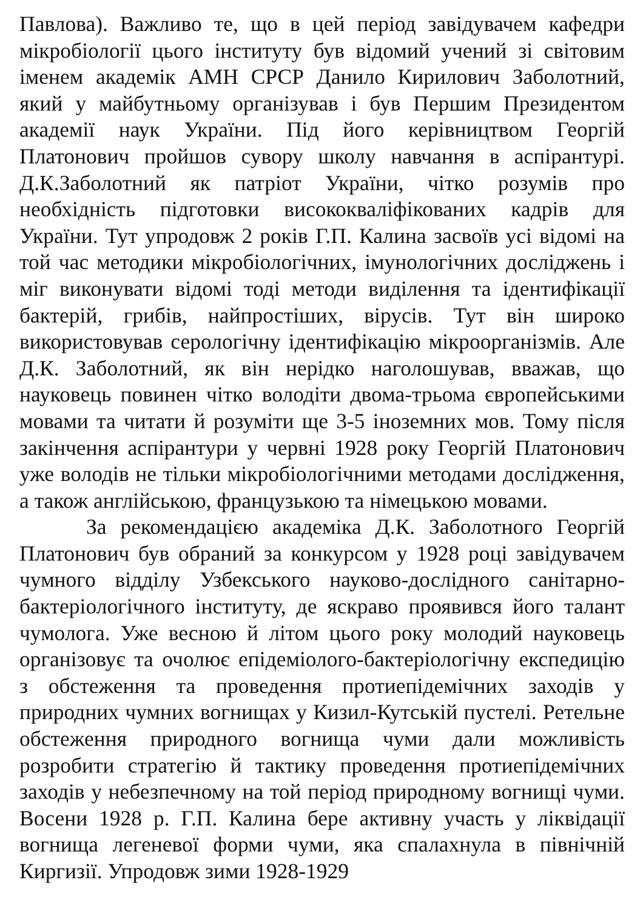Павлова). Важливо те, що в цей період завідувачем кафедри мікробіології цього інституту був відомий учений зі світовим іменем академік АМН СРСР Данило Кирилович Заболотний, який у майбутньому організував і був Першим Президентом академії наук України. Під його керівництвом Георгій Платонович пройшов сувору школу навчання в аспірантурі. Д.К.Заболотний як патріот України, чітко розумів про необхідність підготовки висококваліфікованих кадрів для України. Тут упродовж 2 років Г.П. Калина засвоїв усі відомі на той час методики мікробіологічних, імунологічних досліджень і міг виконувати відомі тоді методи виділення та ідентифікації бактерій, грибів, найпростіших, вірусів. Тут він широко використовував серологічну ідентифікацію мікроорганізмів. Але Д.К. Заболотний, як він нерідко наголошував, вважав, що науковець повинен чітко володіти двома-трьома європейськими мовами та читати й розуміти ще 3-5 іноземних мов. Тому після закінчення аспірантури у червні 1928 року Георгій Платонович уже володів не тільки мікробіологічними методами дослідження, а також англійською, французькою та німецькою мовами.
За рекомендацією академіка Д.К. Заболотного Георгій Платонович був обраний за конкурсом у 1928 році завідувачем чумного відділу Узбекського науково-дослідного санітарно-бактеріологічного інституту, де яскраво проявився його талант чумолога. Уже весною й літом цього року молодий науковець організовує та очолює епідеміолого-бактеріологічну експедицію з обстеження та проведення протиепідемічних заходів у природних чумних вогнищах у Кизил-Кутській пустелі. Ретельне обстеження природного вогнища чуми дали можливість розробити стратегію й тактику проведення протиепідемічних заходів у небезпечному на той період природному вогнищі чуми. Восени 1928 р. Г.П. Калина бере активну участь у ліквідації вогнища легеневої форми чуми, яка спалахнула в північній Киргизії. Упродовж зими 1928-1929